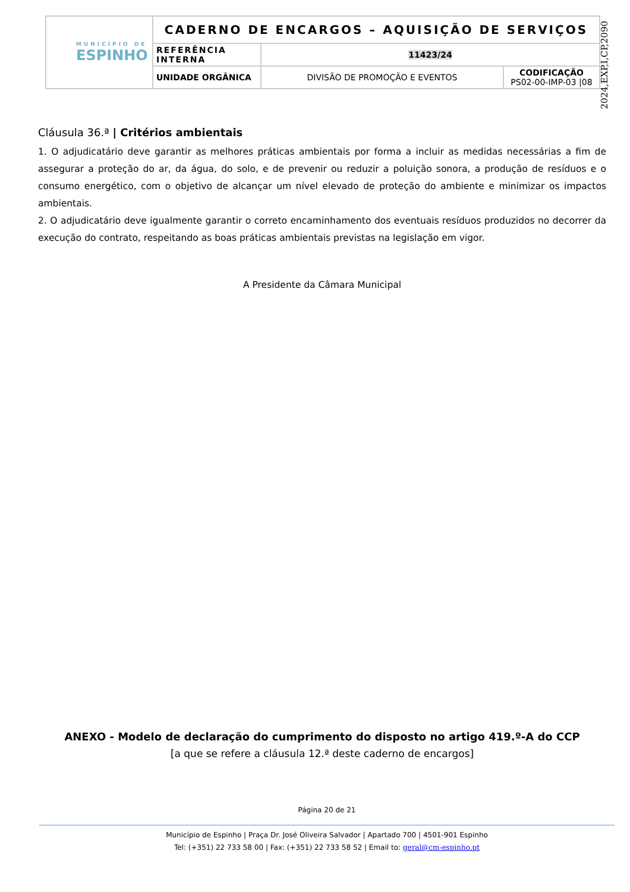| MUNICÍPIO DE ESPINHO | CADERNO DE ENCARGOS – AQUISIÇÃO DE SERVIÇOS | | |
| | REFERÊNCIA INTERNA | 11423/24 | |
| | UNIDADE ORGÂNICA | DIVISÃO DE PROMOÇÃO E EVENTOS | CODIFICAÇÃO PS02-00-IMP-03 /08 |
2024,EXP,I,CP,2090
Cláusula 36.ª | Critérios ambientais
1. O adjudicatário deve garantir as melhores práticas ambientais por forma a incluir as medidas necessárias a fim de assegurar a proteção do ar, da água, do solo, e de prevenir ou reduzir a poluição sonora, a produção de resíduos e o consumo energético, com o objetivo de alcançar um nível elevado de proteção do ambiente e minimizar os impactos ambientais.
2. O adjudicatário deve igualmente garantir o correto encaminhamento dos eventuais resíduos produzidos no decorrer da execução do contrato, respeitando as boas práticas ambientais previstas na legislação em vigor.
A Presidente da Câmara Municipal
ANEXO - Modelo de declaração do cumprimento do disposto no artigo 419.º-A do CCP
[a que se refere a cláusula 12.ª deste caderno de encargos]
Página 20 de 21
Município de Espinho | Praça Dr. José Oliveira Salvador | Apartado 700 | 4501-901 Espinho
Tel: (+351) 22 733 58 00 | Fax: (+351) 22 733 58 52 | Email to: geral@cm-espinho.pt